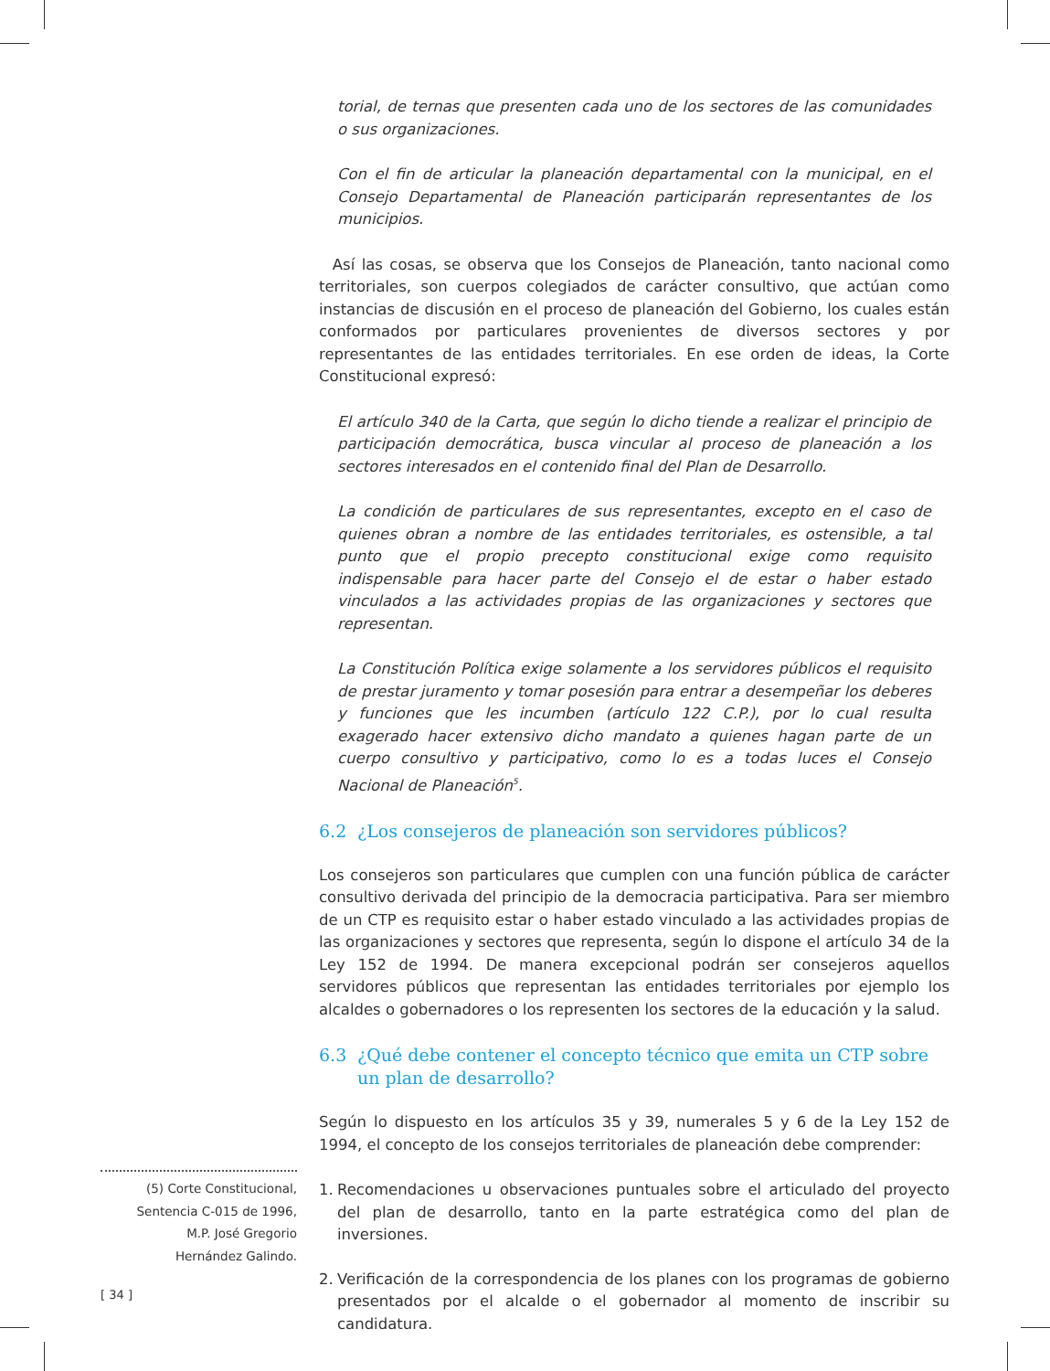torial, de ternas que presenten cada uno de los sectores de las comunidades o sus organizaciones.
Con el fin de articular la planeación departamental con la municipal, en el Consejo Departamental de Planeación participarán representantes de los municipios.
Así las cosas, se observa que los Consejos de Planeación, tanto nacional como territoriales, son cuerpos colegiados de carácter consultivo, que actúan como instancias de discusión en el proceso de planeación del Gobierno, los cuales están conformados por particulares provenientes de diversos sectores y por representantes de las entidades territoriales. En ese orden de ideas, la Corte Constitucional expresó:
El artículo 340 de la Carta, que según lo dicho tiende a realizar el principio de participación democrática, busca vincular al proceso de planeación a los sectores interesados en el contenido final del Plan de Desarrollo.
La condición de particulares de sus representantes, excepto en el caso de quienes obran a nombre de las entidades territoriales, es ostensible, a tal punto que el propio precepto constitucional exige como requisito indispensable para hacer parte del Consejo el de estar o haber estado vinculados a las actividades propias de las organizaciones y sectores que representan.
La Constitución Política exige solamente a los servidores públicos el requisito de prestar juramento y tomar posesión para entrar a desempeñar los deberes y funciones que les incumben (artículo 122 C.P.), por lo cual resulta exagerado hacer extensivo dicho mandato a quienes hagan parte de un cuerpo consultivo y participativo, como lo es a todas luces el Consejo Nacional de Planeación<sup>5</sup>.
6.2 ¿Los consejeros de planeación son servidores públicos?
Los consejeros son particulares que cumplen con una función pública de carácter consultivo derivada del principio de la democracia participativa. Para ser miembro de un CTP es requisito estar o haber estado vinculado a las actividades propias de las organizaciones y sectores que representa, según lo dispone el artículo 34 de la Ley 152 de 1994. De manera excepcional podrán ser consejeros aquellos servidores públicos que representan las entidades territoriales por ejemplo los alcaldes o gobernadores o los representen los sectores de la educación y la salud.
6.3 ¿Qué debe contener el concepto técnico que emita un CTP sobre un plan de desarrollo?
Según lo dispuesto en los artículos 35 y 39, numerales 5 y 6 de la Ley 152 de 1994, el concepto de los consejos territoriales de planeación debe comprender:
1. Recomendaciones u observaciones puntuales sobre el articulado del proyecto del plan de desarrollo, tanto en la parte estratégica como del plan de inversiones.
2. Verificación de la correspondencia de los planes con los programas de gobierno presentados por el alcalde o el gobernador al momento de inscribir su candidatura.
(5) Corte Constitucional,
Sentencia C-015 de 1996,
M.P. José Gregorio
Hernández Galindo.
[ 34 ]